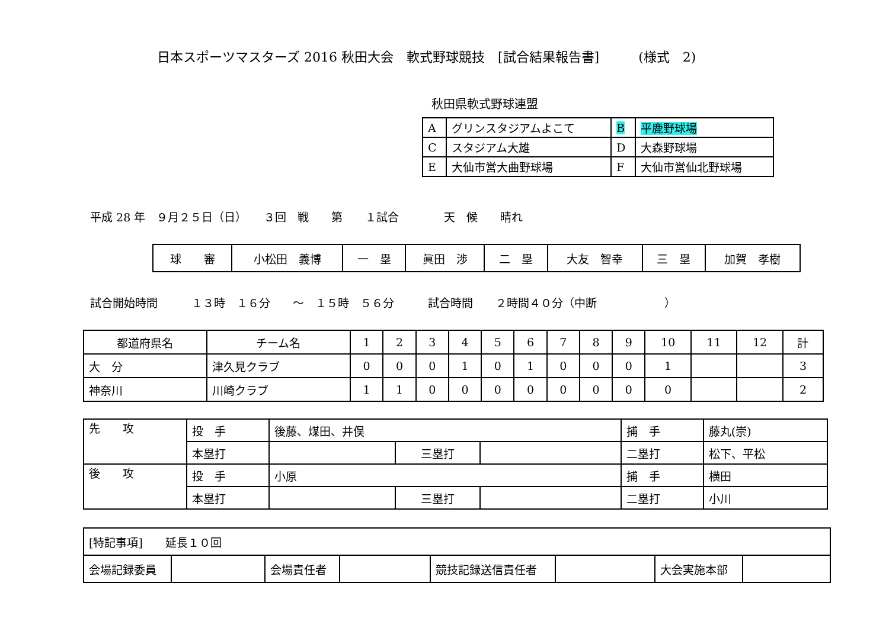日本スポーツマスターズ 2016 秋田大会　軟式野球競技　[試合結果報告書]　　　(様式　2)
秋田県軟式野球連盟
| A | グリンスタジアムよこて | B | 平鹿野球場 |
| C | スタジアム大雄 | D | 大森野球場 |
| E | 大仙市営大曲野球場 | F | 大仙市営仙北野球場 |
平成 28 年　９月２５日（日）　　３回　戦　　第　　１試合　　　　天　候　　晴れ
| 球 審 | 小松田 義博 | 一 塁 | 眞田 渉 | 二 塁 | 大友 智幸 | 三 塁 | 加賀 孝樹 |
試合開始時間　　　１３時　１６分　　～　１５時　５６分　　　試合時間　　２時間４０分（中断　　　　　　）
| 都道府県名 | チーム名 | 1 | 2 | 3 | 4 | 5 | 6 | 7 | 8 | 9 | 10 | 11 | 12 | 計 |
| --- | --- | --- | --- | --- | --- | --- | --- | --- | --- | --- | --- | --- | --- | --- |
| 大 分 | 津久見クラブ | 0 | 0 | 0 | 1 | 0 | 1 | 0 | 0 | 0 | 1 | | | 3 |
| 神奈川 | 川崎クラブ | 1 | 1 | 0 | 0 | 0 | 0 | 0 | 0 | 0 | 0 | | | 2 |
| 先 攻 | 投 手 | 後藤、煤田、井俣 | | | 捕 手 | 藤丸(崇) |
| | 本塁打 | | 三塁打 | | 二塁打 | 松下、平松 |
| 後 攻 | 投 手 | 小原 | | | 捕 手 | 横田 |
| | 本塁打 | | 三塁打 | | 二塁打 | 小川 |
| [特記事項] 延長１０回 | | | | | | | |
| 会場記録委員 | | 会場責任者 | | 競技記録送信責任者 | | 大会実施本部 | |